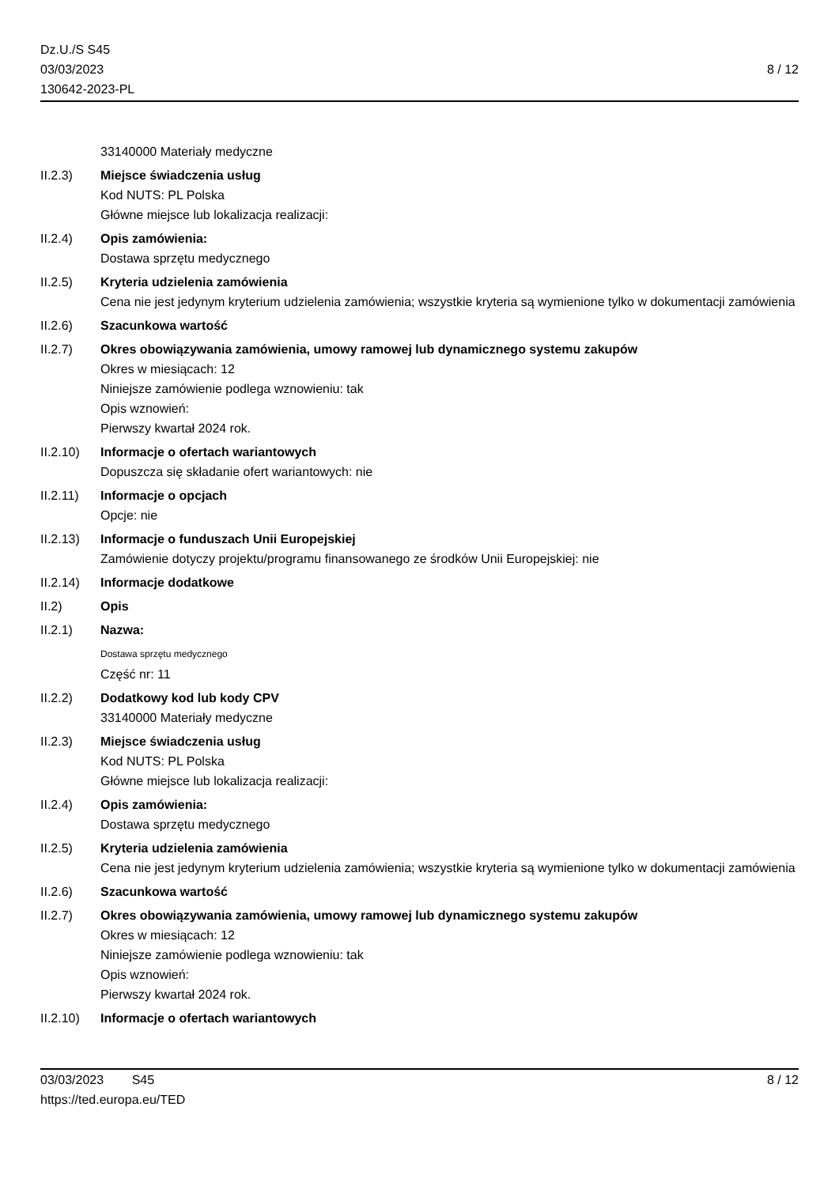Dz.U./S S45
03/03/2023
130642-2023-PL
8 / 12
33140000 Materiały medyczne
II.2.3) Miejsce świadczenia usług
Kod NUTS: PL Polska
Główne miejsce lub lokalizacja realizacji:
II.2.4) Opis zamówienia:
Dostawa sprzętu medycznego
II.2.5) Kryteria udzielenia zamówienia
Cena nie jest jedynym kryterium udzielenia zamówienia; wszystkie kryteria są wymienione tylko w dokumentacji zamówienia
II.2.6) Szacunkowa wartość
II.2.7) Okres obowiązywania zamówienia, umowy ramowej lub dynamicznego systemu zakupów
Okres w miesiącach: 12
Niniejsze zamówienie podlega wznowieniu: tak
Opis wznowień:
Pierwszy kwartał 2024 rok.
II.2.10)
Informacje o ofertach wariantowych
Dopuszcza się składanie ofert wariantowych: nie
II.2.11)
Informacje o opcjach
Opcje: nie
II.2.13)
Informacje o funduszach Unii Europejskiej
Zamówienie dotyczy projektu/programu finansowanego ze środków Unii Europejskiej: nie
II.2.14)
Informacje dodatkowe
II.2) Opis
II.2.1) Nazwa:
Dostawa sprzętu medycznego
Część nr: 11
II.2.2) Dodatkowy kod lub kody CPV
33140000 Materiały medyczne
II.2.3) Miejsce świadczenia usług
Kod NUTS: PL Polska
Główne miejsce lub lokalizacja realizacji:
II.2.4) Opis zamówienia:
Dostawa sprzętu medycznego
II.2.5) Kryteria udzielenia zamówienia
Cena nie jest jedynym kryterium udzielenia zamówienia; wszystkie kryteria są wymienione tylko w dokumentacji zamówienia
II.2.6) Szacunkowa wartość
II.2.7) Okres obowiązywania zamówienia, umowy ramowej lub dynamicznego systemu zakupów
Okres w miesiącach: 12
Niniejsze zamówienie podlega wznowieniu: tak
Opis wznowień:
Pierwszy kwartał 2024 rok.
II.2.10)
Informacje o ofertach wariantowych
03/03/2023 S45
https://ted.europa.eu/TED
8 / 12